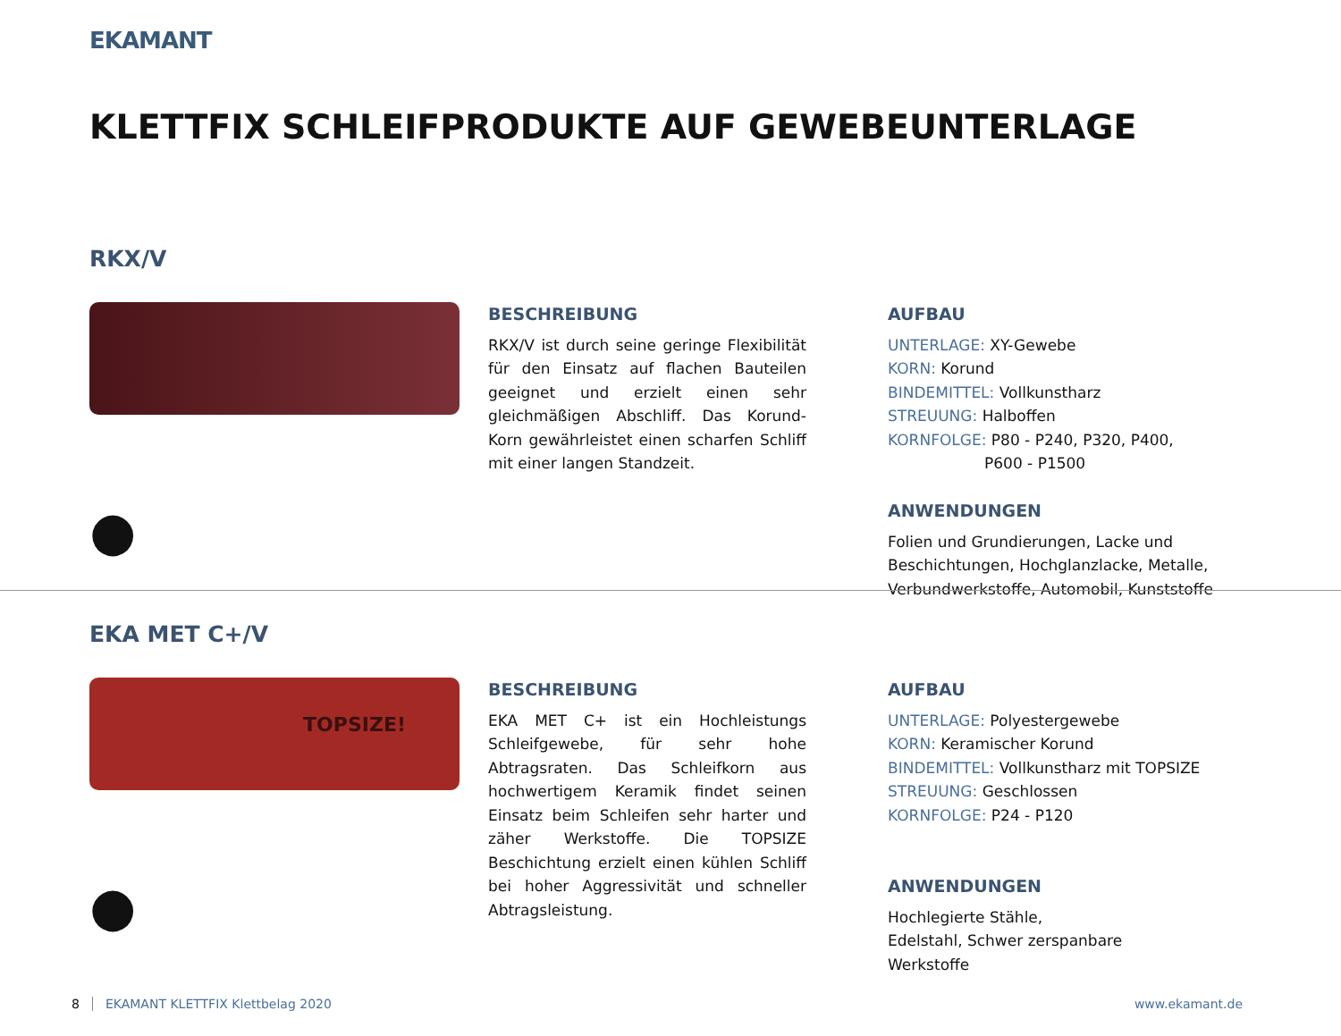EKAMANT
KLETTFIX SCHLEIFPRODUKTE AUF GEWEBEUNTERLAGE
RKX/V
●
BESCHREIBUNG
RKX/V ist durch seine geringe Flexibilität für den Einsatz auf flachen Bauteilen geeignet und erzielt einen sehr gleichmäßigen Abschliff. Das Korund-Korn gewährleistet einen scharfen Schliff mit einer langen Standzeit.
AUFBAU
UNTERLAGE: XY-Gewebe
KORN: Korund
BINDEMITTEL: Vollkunstharz
STREUUNG: Halboffen
KORNFOLGE: P80 - P240, P320, P400,
P600 - P1500
ANWENDUNGEN
Folien und Grundierungen, Lacke und Beschichtungen, Hochglanzlacke, Metalle, Verbundwerkstoffe, Automobil, Kunststoffe
EKA MET C+/V
TOPSIZE!
●
BESCHREIBUNG
EKA MET C+ ist ein Hochleistungs Schleifgewebe, für sehr hohe Abtragsraten. Das Schleifkorn aus hochwertigem Keramik findet seinen Einsatz beim Schleifen sehr harter und zäher Werkstoffe. Die TOPSIZE Beschichtung erzielt einen kühlen Schliff bei hoher Aggressivität und schneller Abtragsleistung.
AUFBAU
UNTERLAGE: Polyestergewebe
KORN: Keramischer Korund
BINDEMITTEL: Vollkunstharz mit TOPSIZE
STREUUNG: Geschlossen
KORNFOLGE: P24 - P120
ANWENDUNGEN
Hochlegierte Stähle,
Edelstahl, Schwer zerspanbare
Werkstoffe
8 EKAMANT KLETTFIX Klettbelag 2020 www.ekamant.de